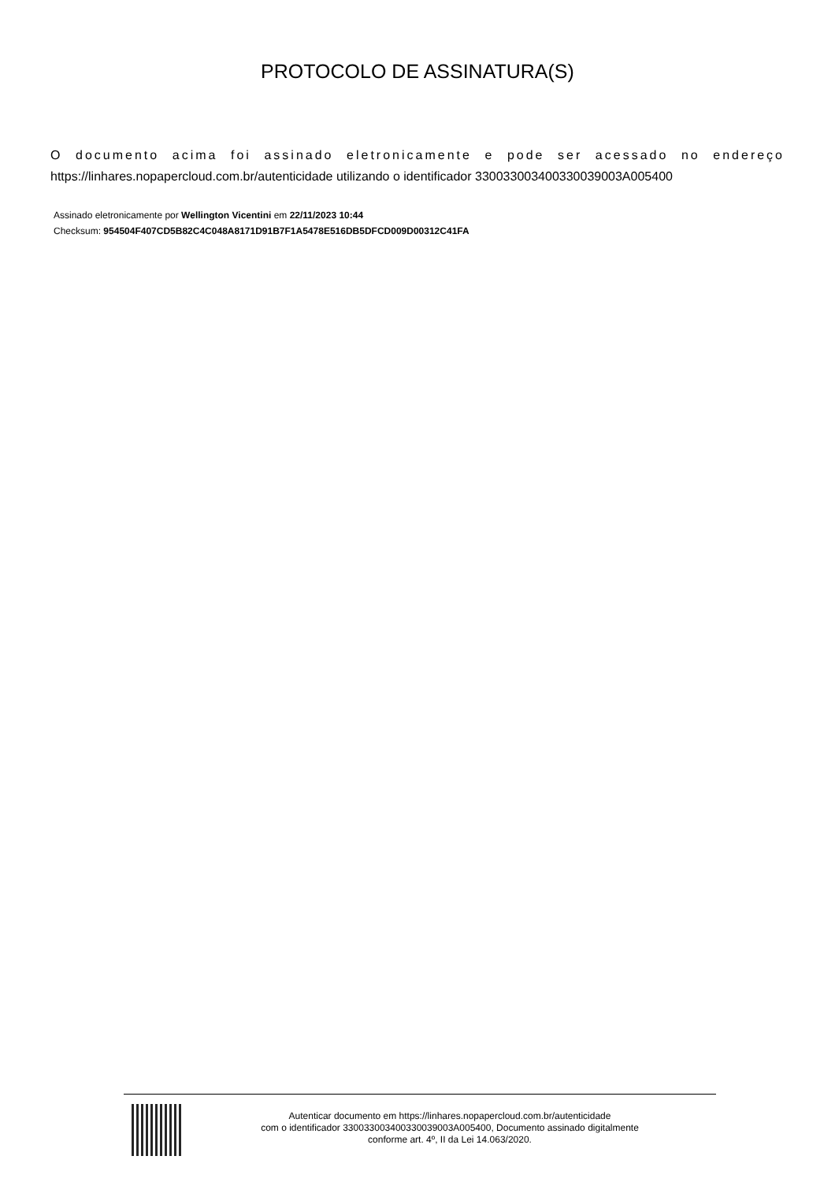PROTOCOLO DE ASSINATURA(S)
O documento acima foi assinado eletronicamente e pode ser acessado no endereço
https://linhares.nopapercloud.com.br/autenticidade utilizando o identificador 330033003400330039003A005400
Assinado eletronicamente por Wellington Vicentini em 22/11/2023 10:44
Checksum: 954504F407CD5B82C4C048A8171D91B7F1A5478E516DB5DFCD009D00312C41FA
Autenticar documento em https://linhares.nopapercloud.com.br/autenticidade
com o identificador 330033003400330039003A005400, Documento assinado digitalmente
conforme art. 4º, II da Lei 14.063/2020.